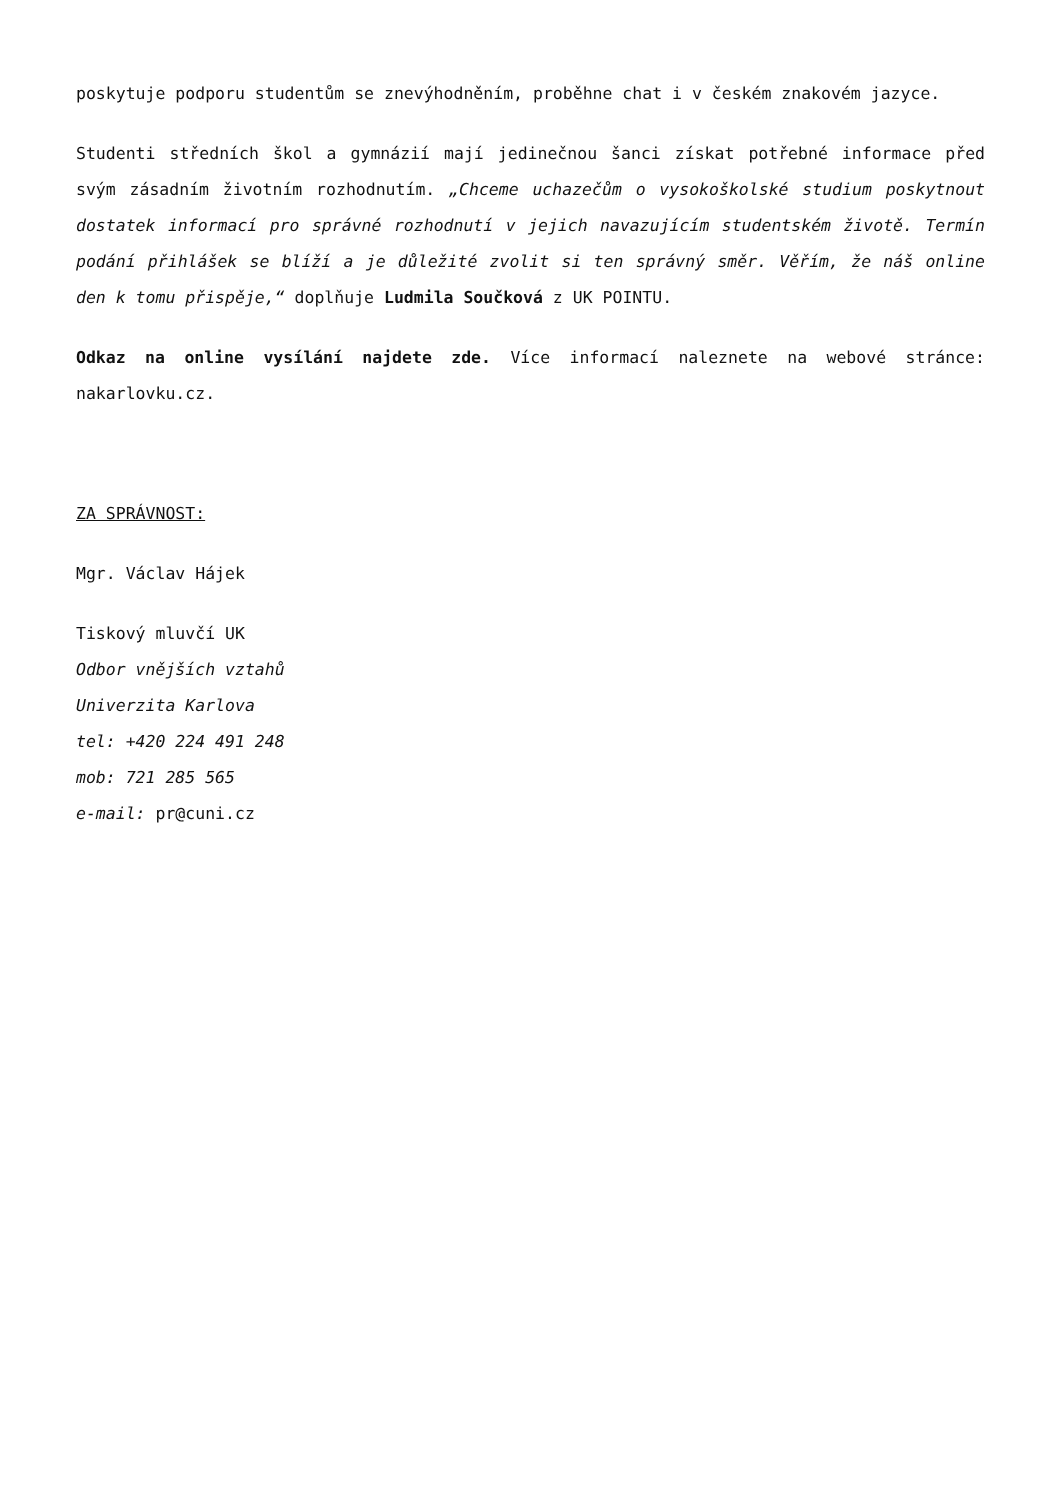poskytuje podporu studentům se znevýhodněním, proběhne chat i v českém znakovém jazyce.
Studenti středních škol a gymnázií mají jedinečnou šanci získat potřebné informace před svým zásadním životním rozhodnutím. „Chceme uchazečům o vysokoškolské studium poskytnout dostatek informací pro správné rozhodnutí v jejich navazujícím studentském životě. Termín podání přihlášek se blíží a je důležité zvolit si ten správný směr. Věřím, že náš online den k tomu přispěje,“ doplňuje Ludmila Součková z UK POINTU.
Odkaz na online vysílání najdete zde. Více informací naleznete na webové stránce: nakarlovku.cz.
ZA SPRÁVNOST:
Mgr. Václav Hájek
Tiskový mluvčí UK
Odbor vnějších vztahů
Univerzita Karlova
tel: +420 224 491 248
mob: 721 285 565
e-mail: pr@cuni.cz